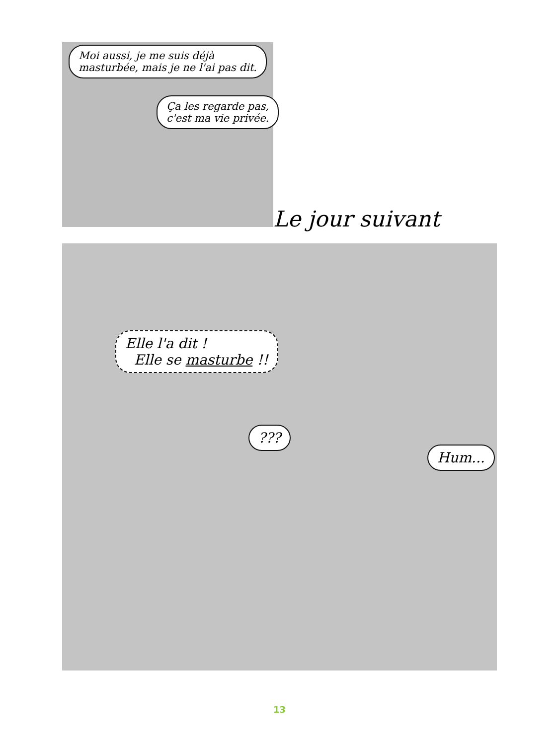Moi aussi, je me suis déjà
masturbée, mais je ne l'ai pas dit.
Ça les regarde pas,
c'est ma vie privée.
Le jour suivant
Elle l'a dit !
Elle se masturbe !!
???
Hum...
13